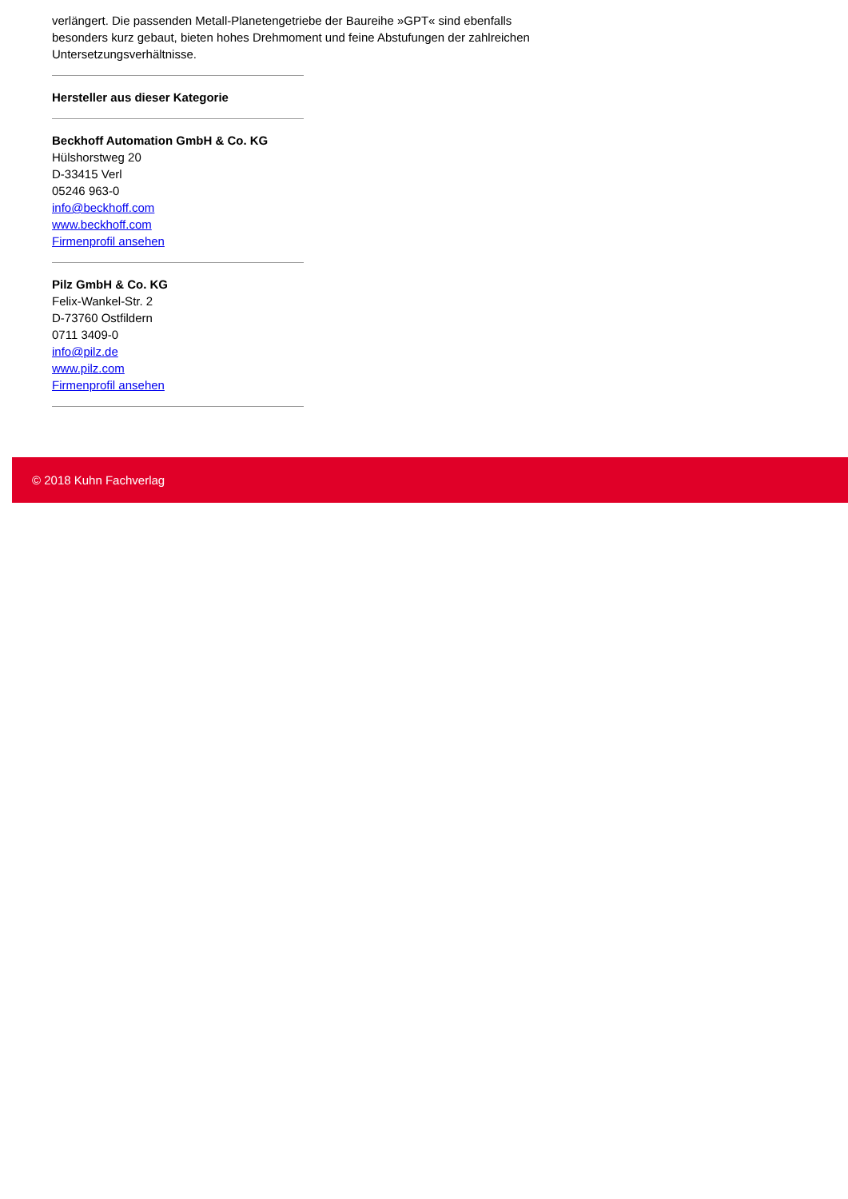verlängert. Die passenden Metall-Planetengetriebe der Baureihe »GPT« sind ebenfalls besonders kurz gebaut, bieten hohes Drehmoment und feine Abstufungen der zahlreichen Untersetzungsverhältnisse.
Hersteller aus dieser Kategorie
Beckhoff Automation GmbH & Co. KG
Hülshorstweg 20
D-33415 Verl
05246 963-0
info@beckhoff.com
www.beckhoff.com
Firmenprofil ansehen
Pilz GmbH & Co. KG
Felix-Wankel-Str. 2
D-73760 Ostfildern
0711 3409-0
info@pilz.de
www.pilz.com
Firmenprofil ansehen
© 2018 Kuhn Fachverlag